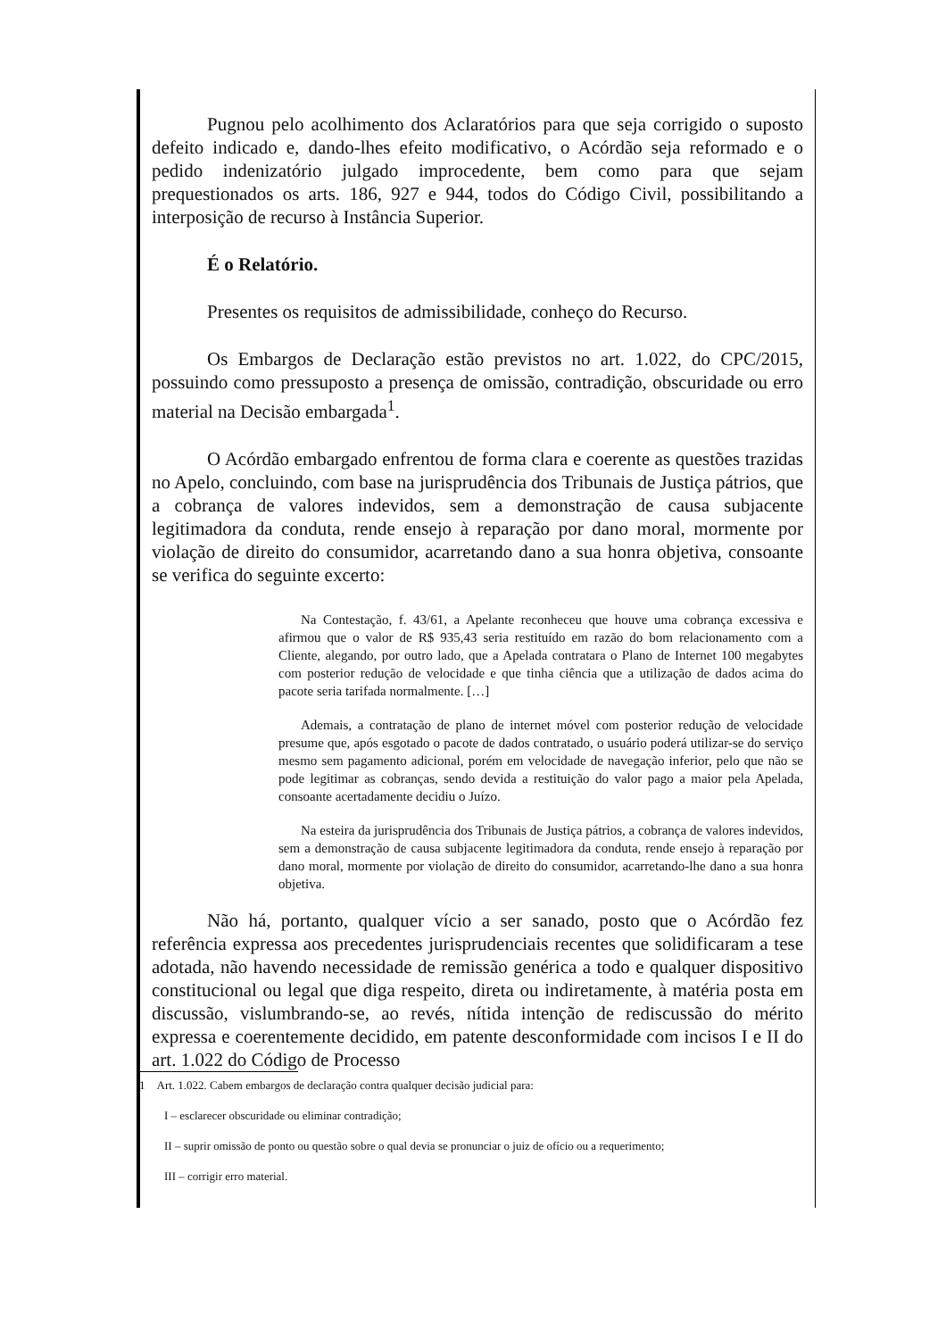Pugnou pelo acolhimento dos Aclaratórios para que seja corrigido o suposto defeito indicado e, dando-lhes efeito modificativo, o Acórdão seja reformado e o pedido indenizatório julgado improcedente, bem como para que sejam prequestionados os arts. 186, 927 e 944, todos do Código Civil, possibilitando a interposição de recurso à Instância Superior.
É o Relatório.
Presentes os requisitos de admissibilidade, conheço do Recurso.
Os Embargos de Declaração estão previstos no art. 1.022, do CPC/2015, possuindo como pressuposto a presença de omissão, contradição, obscuridade ou erro material na Decisão embargada<sup>1</sup>.
O Acórdão embargado enfrentou de forma clara e coerente as questões trazidas no Apelo, concluindo, com base na jurisprudência dos Tribunais de Justiça pátrios, que a cobrança de valores indevidos, sem a demonstração de causa subjacente legitimadora da conduta, rende ensejo à reparação por dano moral, mormente por violação de direito do consumidor, acarretando dano a sua honra objetiva, consoante se verifica do seguinte excerto:
Na Contestação, f. 43/61, a Apelante reconheceu que houve uma cobrança excessiva e afirmou que o valor de R$ 935,43 seria restituído em razão do bom relacionamento com a Cliente, alegando, por outro lado, que a Apelada contratara o Plano de Internet 100 megabytes com posterior redução de velocidade e que tinha ciência que a utilização de dados acima do pacote seria tarifada normalmente. […]
Ademais, a contratação de plano de internet móvel com posterior redução de velocidade presume que, após esgotado o pacote de dados contratado, o usuário poderá utilizar-se do serviço mesmo sem pagamento adicional, porém em velocidade de navegação inferior, pelo que não se pode legitimar as cobranças, sendo devida a restituição do valor pago a maior pela Apelada, consoante acertadamente decidiu o Juízo.
Na esteira da jurisprudência dos Tribunais de Justiça pátrios, a cobrança de valores indevidos, sem a demonstração de causa subjacente legitimadora da conduta, rende ensejo à reparação por dano moral, mormente por violação de direito do consumidor, acarretando-lhe dano a sua honra objetiva.
Não há, portanto, qualquer vício a ser sanado, posto que o Acórdão fez referência expressa aos precedentes jurisprudenciais recentes que solidificaram a tese adotada, não havendo necessidade de remissão genérica a todo e qualquer dispositivo constitucional ou legal que diga respeito, direta ou indiretamente, à matéria posta em discussão, vislumbrando-se, ao revés, nítida intenção de rediscussão do mérito expressa e coerentemente decidido, em patente desconformidade com incisos I e II do art. 1.022 do Código de Processo
1 Art. 1.022. Cabem embargos de declaração contra qualquer decisão judicial para:
I – esclarecer obscuridade ou eliminar contradição;
II – suprir omissão de ponto ou questão sobre o qual devia se pronunciar o juiz de ofício ou a requerimento;
III – corrigir erro material.